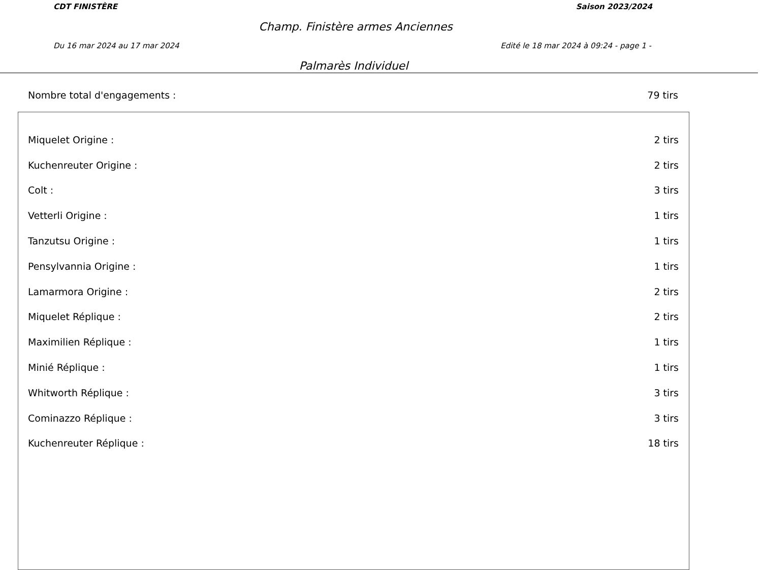CDT FINISTÈRE Saison 2023/2024
Champ. Finistère armes Anciennes
Du 16 mar 2024 au 17 mar 2024 Edité le 18 mar 2024 à 09:24 - page 1 -
Palmarès Individuel
Nombre total d'engagements : 79 tirs
| Miquelet Origine : | 2 tirs |
| Kuchenreuter Origine : | 2 tirs |
| Colt : | 3 tirs |
| Vetterli Origine : | 1 tirs |
| Tanzutsu Origine : | 1 tirs |
| Pensylvannia Origine : | 1 tirs |
| Lamarmora Origine : | 2 tirs |
| Miquelet Réplique : | 2 tirs |
| Maximilien Réplique : | 1 tirs |
| Minié Réplique : | 1 tirs |
| Whitworth Réplique : | 3 tirs |
| Cominazzo Réplique : | 3 tirs |
| Kuchenreuter Réplique : | 18 tirs |